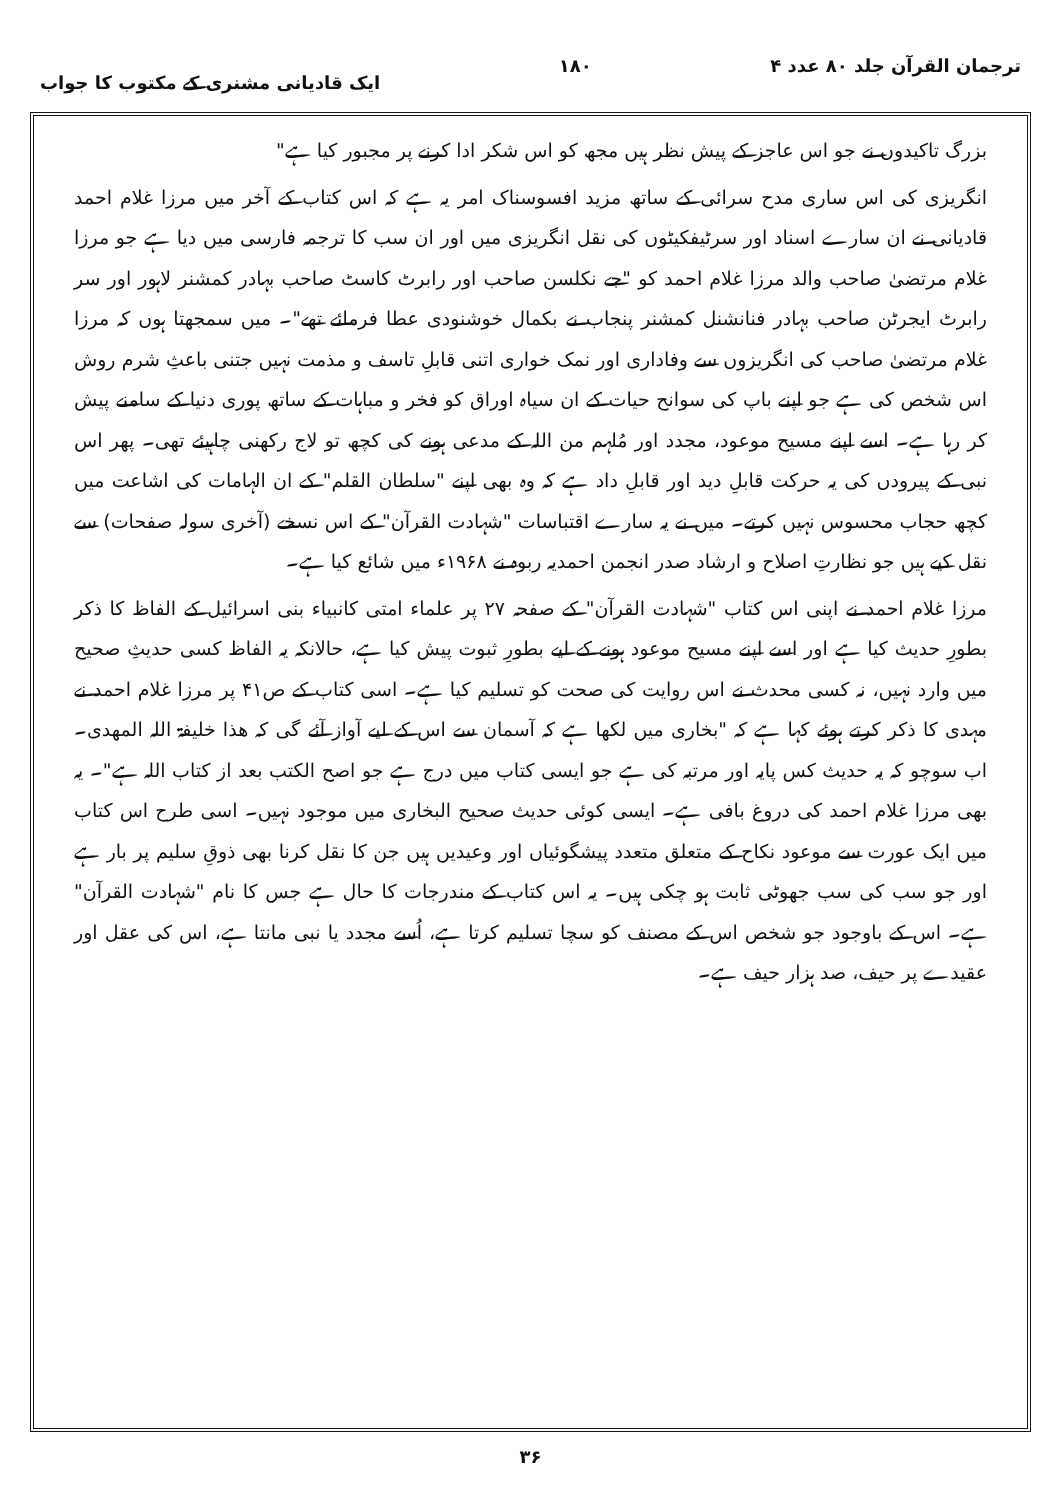ترجمان القرآن جلد ۸۰ عدد ۴ ۱۸۰ ایک قادیانی مشنری کے مکتوب کا جواب
بزرگ تاکیدوں نے جو اس عاجز کے پیش نظر ہیں مجھ کو اس شکر ادا کرنے پر مجبور کیا ہے"
انگریزی کی اس ساری مدح سرائی کے ساتھ مزید افسوسناک امر یہ ہے کہ اس کتاب کے آخر میں مرزا غلام احمد قادیانی نے ان سارے اسناد اور سرٹیفکیٹوں کی نقل انگریزی میں اور ان سب کا ترجمہ فارسی میں دیا ہے جو مرزا غلام مرتضیٰ صاحب والد مرزا غلام احمد کو "جے نکلسن صاحب اور رابرٹ کاسٹ صاحب بہادر کمشنر لاہور اور سر رابرٹ ایجرٹن صاحب بہادر فنانشنل کمشنر پنجاب نے بکمال خوشنودی عطا فرمائے تھے"۔ میں سمجھتا ہوں کہ مرزا غلام مرتضیٰ صاحب کی انگریزوں سے وفاداری اور نمک خواری اتنی قابلِ تاسف و مذمت نہیں جتنی باعثِ شرم روش اس شخص کی ہے جو اپنے باپ کی سوانح حیات کے ان سیاہ اوراق کو فخر و مباہات کے ساتھ پوری دنیا کے سامنے پیش کر رہا ہے۔ اسے اپنے مسیح موعود، مجدد اور مُلہم من اللہ کے مدعی ہونے کی کچھ تو لاج رکھنی چاہیئے تھی۔ پھر اس نبی کے پیرودں کی یہ حرکت قابلِ دید اور قابلِ داد ہے کہ وہ بھی اپنے "سلطان القلم" کے ان الہامات کی اشاعت میں کچھ حجاب محسوس نہیں کرتے۔ میں نے یہ سارے اقتباسات "شہادت القرآن" کے اس نسخے (آخری سولہ صفحات) سے نقل کیے ہیں جو نظارتِ اصلاح و ارشاد صدر انجمن احمدیہ ربوہ نے ۱۹۶۸ء میں شائع کیا ہے۔
مرزا غلام احمد نے اپنی اس کتاب "شہادت القرآن" کے صفحہ ۲۷ پر علماء امتی کانبیاء بنی اسرائیل کے الفاظ کا ذکر بطورِ حدیث کیا ہے اور اسے اپنے مسیح موعود ہونے کے لیے بطورِ ثبوت پیش کیا ہے، حالانکہ یہ الفاظ کسی حدیثِ صحیح میں وارد نہیں، نہ کسی محدث نے اس روایت کی صحت کو تسلیم کیا ہے۔ اسی کتاب کے ص۴۱ پر مرزا غلام احمد نے مہدی کا ذکر کرتے ہوئے کہا ہے کہ "بخاری میں لکھا ہے کہ آسمان سے اس کے لیے آواز آئے گی کہ ھذا خلیفۃ اللہ المھدی۔ اب سوچو کہ یہ حدیث کس پایہ اور مرتبہ کی ہے جو ایسی کتاب میں درج ہے جو اصح الکتب بعد از کتاب اللہ ہے"۔ یہ بھی مرزا غلام احمد کی دروغ بافی ہے۔ ایسی کوئی حدیث صحیح البخاری میں موجود نہیں۔ اسی طرح اس کتاب میں ایک عورت سے موعود نکاح کے متعلق متعدد پیشگوئیاں اور وعیدیں ہیں جن کا نقل کرنا بھی ذوقِ سلیم پر بار ہے اور جو سب کی سب جھوٹی ثابت ہو چکی ہیں۔ یہ اس کتاب کے مندرجات کا حال ہے جس کا نام "شہادت القرآن" ہے۔ اس کے باوجود جو شخص اس کے مصنف کو سچا تسلیم کرتا ہے، اُسے مجدد یا نبی مانتا ہے، اس کی عقل اور عقیدے پر حیف، صد ہزار حیف ہے۔
۳۶